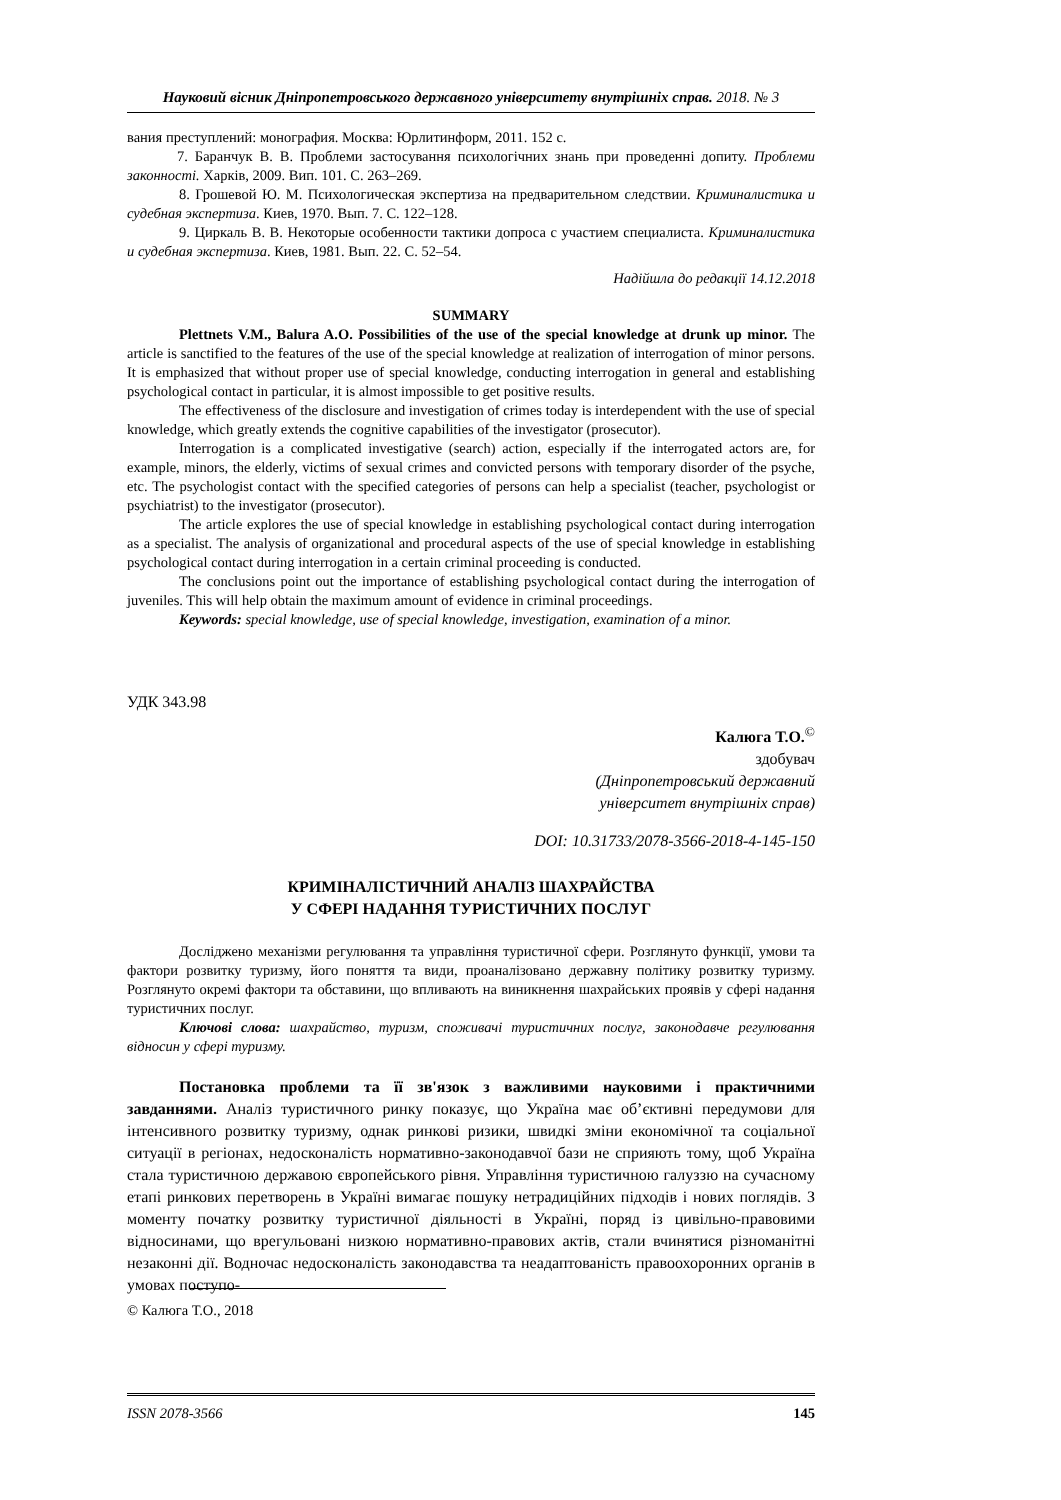Науковий вісник Дніпропетровського державного університету внутрішніх справ. 2018. № 3
вания преступлений: монография. Москва: Юрлитинформ, 2011. 152 с.
7. Баранчук В. В. Проблеми застосування психологічних знань при проведенні допиту. Проблеми законності. Харків, 2009. Вип. 101. С. 263–269.
8. Грошевой Ю. М. Психологическая экспертиза на предварительном следствии. Криминалистика и судебная экспертиза. Киев, 1970. Вып. 7. С. 122–128.
9. Циркаль В. В. Некоторые особенности тактики допроса с участием специалиста. Криминалистика и судебная экспертиза. Киев, 1981. Вып. 22. С. 52–54.
Надійшла до редакції 14.12.2018
SUMMARY
Plettnets V.M., Balura A.O. Possibilities of the use of the special knowledge at drunk up minor. The article is sanctified to the features of the use of the special knowledge at realization of interrogation of minor persons. It is emphasized that without proper use of special knowledge, conducting interrogation in general and establishing psychological contact in particular, it is almost impossible to get positive results.
The effectiveness of the disclosure and investigation of crimes today is interdependent with the use of special knowledge, which greatly extends the cognitive capabilities of the investigator (prosecutor).
Interrogation is a complicated investigative (search) action, especially if the interrogated actors are, for example, minors, the elderly, victims of sexual crimes and convicted persons with temporary disorder of the psyche, etc. The psychologist contact with the specified categories of persons can help a specialist (teacher, psychologist or psychiatrist) to the investigator (prosecutor).
The article explores the use of special knowledge in establishing psychological contact during interrogation as a specialist. The analysis of organizational and procedural aspects of the use of special knowledge in establishing psychological contact during interrogation in a certain criminal proceeding is conducted.
The conclusions point out the importance of establishing psychological contact during the interrogation of juveniles. This will help obtain the maximum amount of evidence in criminal proceedings.
Keywords: special knowledge, use of special knowledge, investigation, examination of a minor.
УДК 343.98
Калюга Т.О.<sup>©</sup>
здобувач
(Дніпропетровський державний
університет внутрішніх справ)
DOI: 10.31733/2078-3566-2018-4-145-150
КРИМІНАЛІСТИЧНИЙ АНАЛІЗ ШАХРАЙСТВА
У СФЕРІ НАДАННЯ ТУРИСТИЧНИХ ПОСЛУГ
Досліджено механізми регулювання та управління туристичної сфери. Розглянуто функції, умови та фактори розвитку туризму, його поняття та види, проаналізовано державну політику розвитку туризму. Розглянуто окремі фактори та обставини, що впливають на виникнення шахрайських проявів у сфері надання туристичних послуг.
Ключові слова: шахрайство, туризм, споживачі туристичних послуг, законодавче регулювання відносин у сфері туризму.
Постановка проблеми та її зв'язок з важливими науковими і практичними завданнями. Аналіз туристичного ринку показує, що Україна має об’єктивні передумови для інтенсивного розвитку туризму, однак ринкові ризики, швидкі зміни економічної та соціальної ситуації в регіонах, недосконалість нормативно-законодавчої бази не сприяють тому, щоб Україна стала туристичною державою європейського рівня. Управління туристичною галуззю на сучасному етапі ринкових перетворень в Україні вимагає пошуку нетрадиційних підходів і нових поглядів. З моменту початку розвитку туристичної діяльності в Україні, поряд із цивільно-правовими відносинами, що врегульовані низкою нормативно-правових актів, стали вчинятися різноманітні незаконні дії. Водночас недосконалість законодавства та неадаптованість правоохоронних органів в умовах поступо-
© Калюга Т.О., 2018
ISSN 2078-3566 145